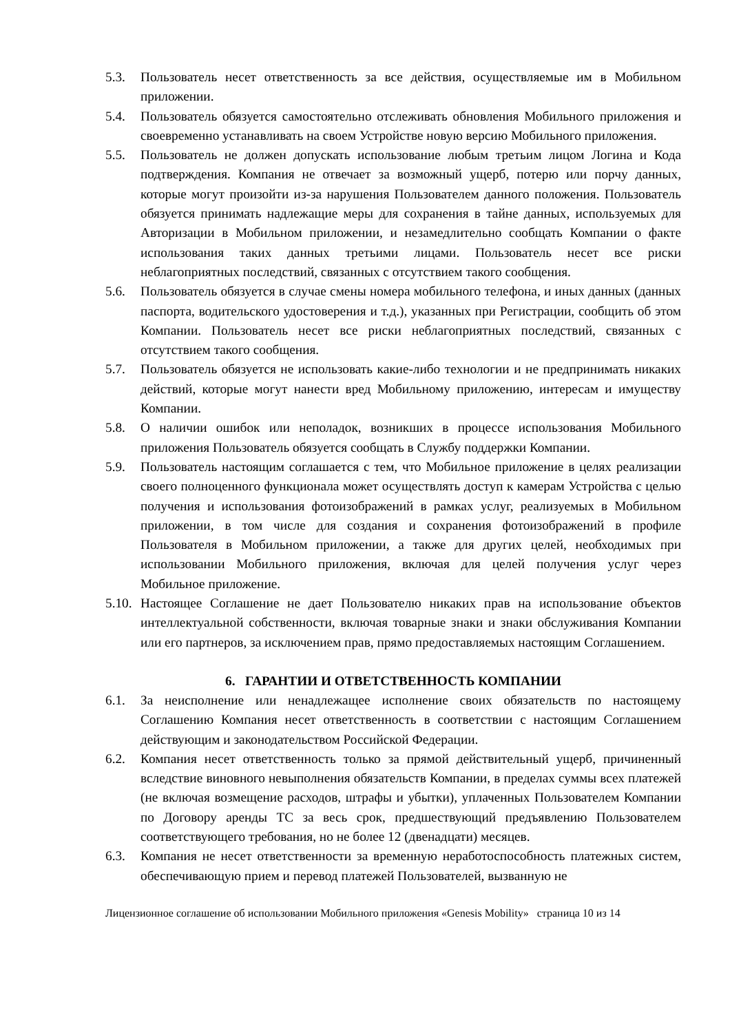5.3. Пользователь несет ответственность за все действия, осуществляемые им в Мобильном приложении.
5.4. Пользователь обязуется самостоятельно отслеживать обновления Мобильного приложения и своевременно устанавливать на своем Устройстве новую версию Мобильного приложения.
5.5. Пользователь не должен допускать использование любым третьим лицом Логина и Кода подтверждения. Компания не отвечает за возможный ущерб, потерю или порчу данных, которые могут произойти из-за нарушения Пользователем данного положения. Пользователь обязуется принимать надлежащие меры для сохранения в тайне данных, используемых для Авторизации в Мобильном приложении, и незамедлительно сообщать Компании о факте использования таких данных третьими лицами. Пользователь несет все риски неблагоприятных последствий, связанных с отсутствием такого сообщения.
5.6. Пользователь обязуется в случае смены номера мобильного телефона, и иных данных (данных паспорта, водительского удостоверения и т.д.), указанных при Регистрации, сообщить об этом Компании. Пользователь несет все риски неблагоприятных последствий, связанных с отсутствием такого сообщения.
5.7. Пользователь обязуется не использовать какие-либо технологии и не предпринимать никаких действий, которые могут нанести вред Мобильному приложению, интересам и имуществу Компании.
5.8. О наличии ошибок или неполадок, возникших в процессе использования Мобильного приложения Пользователь обязуется сообщать в Службу поддержки Компании.
5.9. Пользователь настоящим соглашается с тем, что Мобильное приложение в целях реализации своего полноценного функционала может осуществлять доступ к камерам Устройства с целью получения и использования фотоизображений в рамках услуг, реализуемых в Мобильном приложении, в том числе для создания и сохранения фотоизображений в профиле Пользователя в Мобильном приложении, а также для других целей, необходимых при использовании Мобильного приложения, включая для целей получения услуг через Мобильное приложение.
5.10.
Настоящее Соглашение не дает Пользователю никаких прав на использование объектов интеллектуальной собственности, включая товарные знаки и знаки обслуживания Компании или его партнеров, за исключением прав, прямо предоставляемых настоящим Соглашением.
6. ГАРАНТИИ И ОТВЕТСТВЕННОСТЬ КОМПАНИИ
6.1. За неисполнение или ненадлежащее исполнение своих обязательств по настоящему Соглашению Компания несет ответственность в соответствии с настоящим Соглашением действующим и законодательством Российской Федерации.
6.2. Компания несет ответственность только за прямой действительный ущерб, причиненный вследствие виновного невыполнения обязательств Компании, в пределах суммы всех платежей (не включая возмещение расходов, штрафы и убытки), уплаченных Пользователем Компании по Договору аренды ТС за весь срок, предшествующий предъявлению Пользователем соответствующего требования, но не более 12 (двенадцати) месяцев.
6.3. Компания не несет ответственности за временную неработоспособность платежных систем, обеспечивающую прием и перевод платежей Пользователей, вызванную не
Лицензионное соглашение об использовании Мобильного приложения «Genesis Mobility» страница 10 из 14